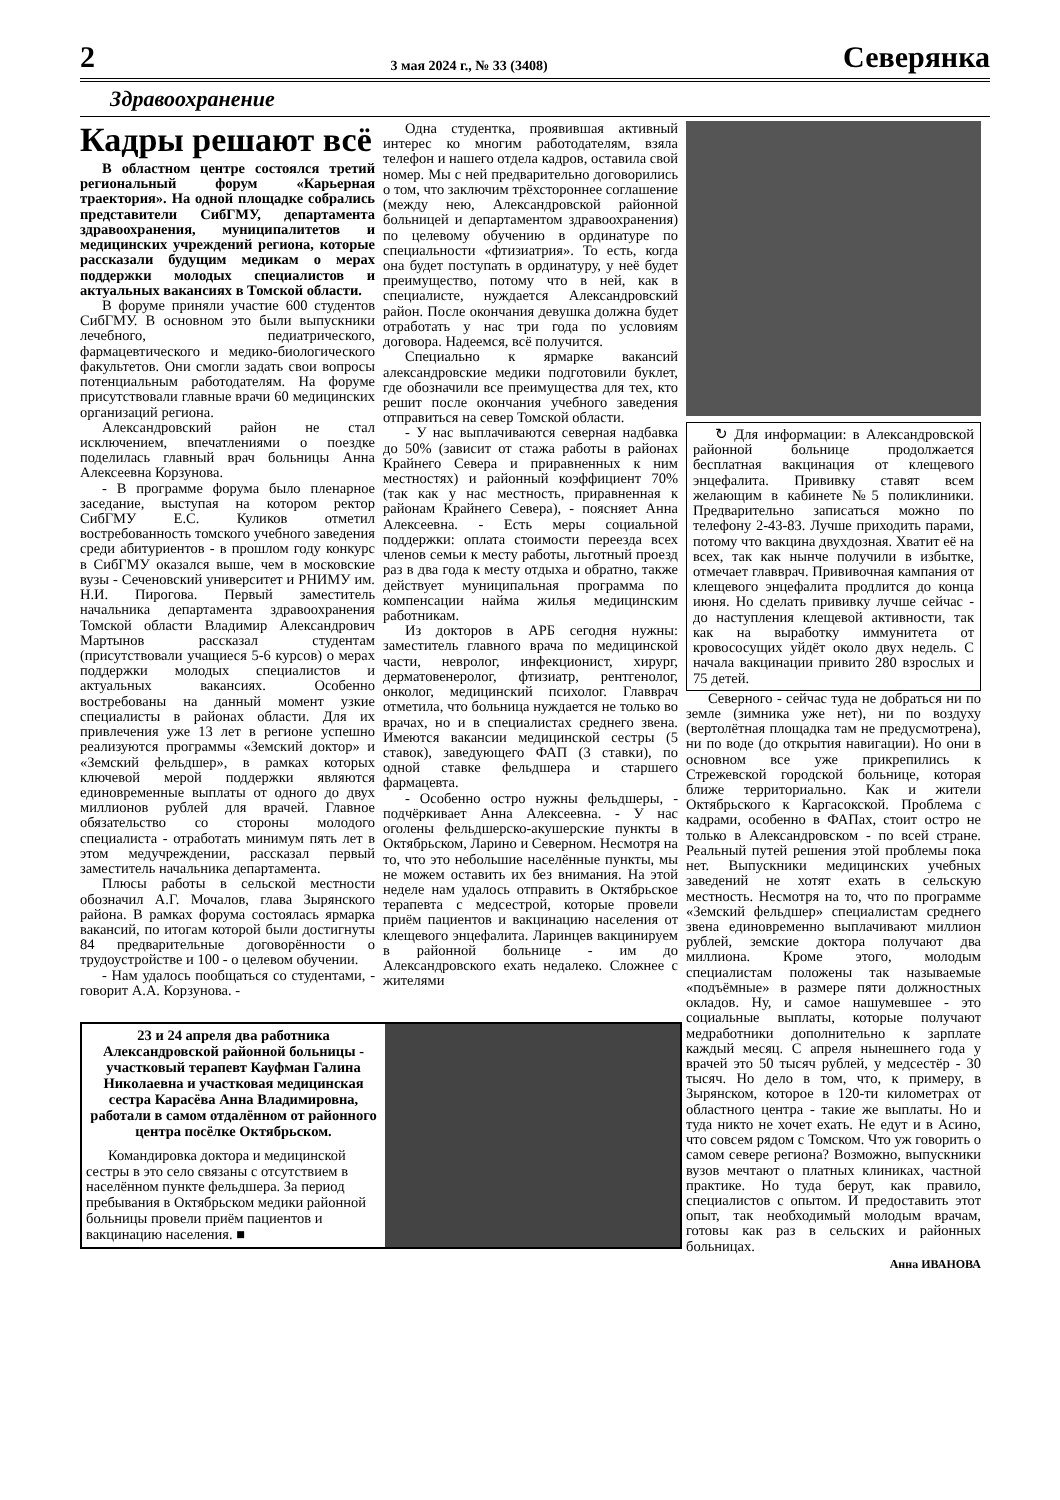2 3 мая 2024 г., № 33 (3408) Северянка
Здравоохранение
Кадры решают всё
В областном центре состоялся третий региональный форум «Карьерная траектория». На одной площадке собрались представители СибГМУ, департамента здравоохранения, муниципалитетов и медицинских учреждений региона, которые рассказали будущим медикам о мерах поддержки молодых специалистов и актуальных вакансиях в Томской области.
В форуме приняли участие 600 студентов СибГМУ. В основном это были выпускники лечебного, педиатрического, фармацевтического и медико-биологического факультетов. Они смогли задать свои вопросы потенциальным работодателям. На форуме присутствовали главные врачи 60 медицинских организаций региона.
Александровский район не стал исключением, впечатлениями о поездке поделилась главный врач больницы Анна Алексеевна Корзунова.
- В программе форума было пленарное заседание, выступая на котором ректор СибГМУ Е.С. Куликов отметил востребованность томского учебного заведения среди абитуриентов - в прошлом году конкурс в СибГМУ оказался выше, чем в московские вузы - Сеченовский университет и РНИМУ им. Н.И. Пирогова. Первый заместитель начальника департамента здравоохранения Томской области Владимир Александрович Мартынов рассказал студентам (присутствовали учащиеся 5-6 курсов) о мерах поддержки молодых специалистов и актуальных вакансиях. Особенно востребованы на данный момент узкие специалисты в районах области. Для их привлечения уже 13 лет в регионе успешно реализуются программы «Земский доктор» и «Земский фельдшер», в рамках которых ключевой мерой поддержки являются единовременные выплаты от одного до двух миллионов рублей для врачей. Главное обязательство со стороны молодого специалиста - отработать минимум пять лет в этом медучреждении, рассказал первый заместитель начальника департамента.
Плюсы работы в сельской местности обозначил А.Г. Мочалов, глава Зырянского района. В рамках форума состоялась ярмарка вакансий, по итогам которой были достигнуты 84 предварительные договорённости о трудоустройстве и 100 - о целевом обучении.
- Нам удалось пообщаться со студентами, - говорит А.А. Корзунова. -
Одна студентка, проявившая активный интерес ко многим работодателям, взяла телефон и нашего отдела кадров, оставила свой номер. Мы с ней предварительно договорились о том, что заключим трёхстороннее соглашение (между нею, Александровской районной больницей и департаментом здравоохранения) по целевому обучению в ординатуре по специальности «фтизиатрия». То есть, когда она будет поступать в ординатуру, у неё будет преимущество, потому что в ней, как в специалисте, нуждается Александровский район. После окончания девушка должна будет отработать у нас три года по условиям договора. Надеемся, всё получится.
Специально к ярмарке вакансий александровские медики подготовили буклет, где обозначили все преимущества для тех, кто решит после окончания учебного заведения отправиться на север Томской области.
- У нас выплачиваются северная надбавка до 50% (зависит от стажа работы в районах Крайнего Севера и приравненных к ним местностях) и районный коэффициент 70% (так как у нас местность, приравненная к районам Крайнего Севера), - поясняет Анна Алексеевна. - Есть меры социальной поддержки: оплата стоимости переезда всех членов семьи к месту работы, льготный проезд раз в два года к месту отдыха и обратно, также действует муниципальная программа по компенсации найма жилья медицинским работникам.
Из докторов в АРБ сегодня нужны: заместитель главного врача по медицинской части, невролог, инфекционист, хирург, дерматовенеролог, фтизиатр, рентгенолог, онколог, медицинский психолог. Главврач отметила, что больница нуждается не только во врачах, но и в специалистах среднего звена. Имеются вакансии медицинской сестры (5 ставок), заведующего ФАП (3 ставки), по одной ставке фельдшера и старшего фармацевта.
- Особенно остро нужны фельдшеры, - подчёркивает Анна Алексеевна. - У нас оголены фельдшерско-акушерские пункты в Октябрьском, Ларино и Северном. Несмотря на то, что это небольшие населённые пункты, мы не можем оставить их без внимания. На этой неделе нам удалось отправить в Октябрьское терапевта с медсестрой, которые провели приём пациентов и вакцинацию населения от клещевого энцефалита. Ларинцев вакцинируем в районной больнице - им до Александровского ехать недалеко. Сложнее с жителями
↻ Для информации: в Александровской районной больнице продолжается бесплатная вакцинация от клещевого энцефалита. Прививку ставят всем желающим в кабинете №5 поликлиники. Предварительно записаться можно по телефону 2-43-83. Лучше приходить парами, потому что вакцина двухдозная. Хватит её на всех, так как нынче получили в избытке, отмечает главврач. Прививочная кампания от клещевого энцефалита продлится до конца июня. Но сделать прививку лучше сейчас - до наступления клещевой активности, так как на выработку иммунитета от кровососущих уйдёт около двух недель. С начала вакцинации привито 280 взрослых и 75 детей.
Северного - сейчас туда не добраться ни по земле (зимника уже нет), ни по воздуху (вертолётная площадка там не предусмотрена), ни по воде (до открытия навигации). Но они в основном все уже прикрепились к Стрежевской городской больнице, которая ближе территориально. Как и жители Октябрьского к Каргасокской. Проблема с кадрами, особенно в ФАПах, стоит остро не только в Александровском - по всей стране. Реальный путей решения этой проблемы пока нет. Выпускники медицинских учебных заведений не хотят ехать в сельскую местность. Несмотря на то, что по программе «Земский фельдшер» специалистам среднего звена единовременно выплачивают миллион рублей, земские доктора получают два миллиона. Кроме этого, молодым специалистам положены так называемые «подъёмные» в размере пяти должностных окладов. Ну, и самое нашумевшее - это социальные выплаты, которые получают медработники дополнительно к зарплате каждый месяц. С апреля нынешнего года у врачей это 50 тысяч рублей, у медсестёр - 30 тысяч. Но дело в том, что, к примеру, в Зырянском, которое в 120-ти километрах от областного центра - такие же выплаты. Но и туда никто не хочет ехать. Не едут и в Асино, что совсем рядом с Томском. Что уж говорить о самом севере региона? Возможно, выпускники вузов мечтают о платных клиниках, частной практике. Но туда берут, как правило, специалистов с опытом. И предоставить этот опыт, так необходимый молодым врачам, готовы как раз в сельских и районных больницах.
Анна ИВАНОВА
23 и 24 апреля два работника Александровской районной больницы - участковый терапевт Кауфман Галина Николаевна и участковая медицинская сестра Карасёва Анна Владимировна, работали в самом отдалённом от районного центра посёлке Октябрьском.
Командировка доктора и медицинской сестры в это село связаны с отсутствием в населённом пункте фельдшера. За период пребывания в Октябрьском медики районной больницы провели приём пациентов и вакцинацию населения. ■